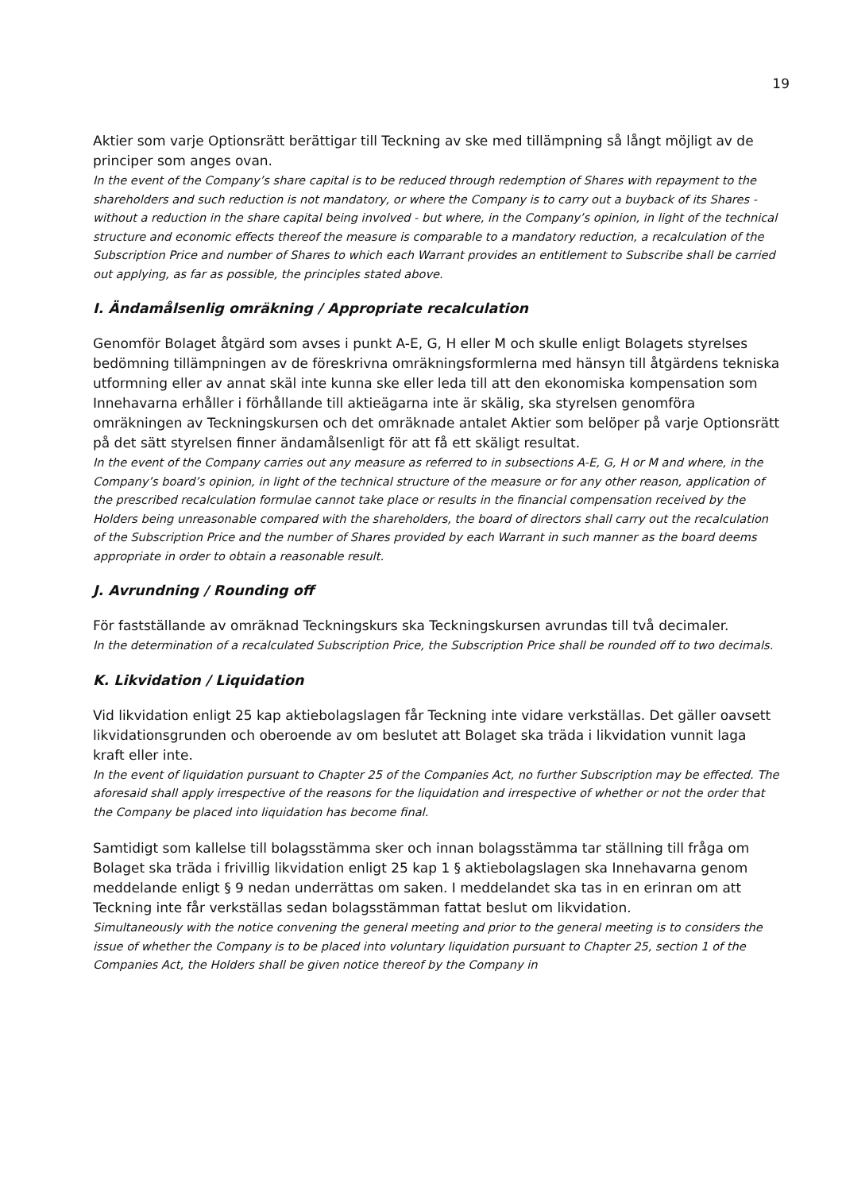19
Aktier som varje Optionsrätt berättigar till Teckning av ske med tillämpning så långt möjligt av de principer som anges ovan.
In the event of the Company’s share capital is to be reduced through redemption of Shares with repayment to the shareholders and such reduction is not mandatory, or where the Company is to carry out a buyback of its Shares - without a reduction in the share capital being involved - but where, in the Company’s opinion, in light of the technical structure and economic effects thereof the measure is comparable to a mandatory reduction, a recalculation of the Subscription Price and number of Shares to which each Warrant provides an entitlement to Subscribe shall be carried out applying, as far as possible, the principles stated above.
I. Ändamålsenlig omräkning / Appropriate recalculation
Genomför Bolaget åtgärd som avses i punkt A-E, G, H eller M och skulle enligt Bolagets styrelses bedömning tillämpningen av de föreskrivna omräkningsformlerna med hänsyn till åtgärdens tekniska utformning eller av annat skäl inte kunna ske eller leda till att den ekonomiska kompensation som Innehavarna erhåller i förhållande till aktieägarna inte är skälig, ska styrelsen genomföra omräkningen av Teckningskursen och det omräknade antalet Aktier som belöper på varje Optionsrätt på det sätt styrelsen finner ändamålsenligt för att få ett skäligt resultat.
In the event of the Company carries out any measure as referred to in subsections A-E, G, H or M and where, in the Company’s board’s opinion, in light of the technical structure of the measure or for any other reason, application of the prescribed recalculation formulae cannot take place or results in the financial compensation received by the Holders being unreasonable compared with the shareholders, the board of directors shall carry out the recalculation of the Subscription Price and the number of Shares provided by each Warrant in such manner as the board deems appropriate in order to obtain a reasonable result.
J. Avrundning / Rounding off
För fastställande av omräknad Teckningskurs ska Teckningskursen avrundas till två decimaler.
In the determination of a recalculated Subscription Price, the Subscription Price shall be rounded off to two decimals.
K. Likvidation / Liquidation
Vid likvidation enligt 25 kap aktiebolagslagen får Teckning inte vidare verkställas. Det gäller oavsett likvidationsgrunden och oberoende av om beslutet att Bolaget ska träda i likvidation vunnit laga kraft eller inte.
In the event of liquidation pursuant to Chapter 25 of the Companies Act, no further Subscription may be effected. The aforesaid shall apply irrespective of the reasons for the liquidation and irrespective of whether or not the order that the Company be placed into liquidation has become final.
Samtidigt som kallelse till bolagsstämma sker och innan bolagsstämma tar ställning till fråga om Bolaget ska träda i frivillig likvidation enligt 25 kap 1 § aktiebolagslagen ska Innehavarna genom meddelande enligt § 9 nedan underrättas om saken. I meddelandet ska tas in en erinran om att Teckning inte får verkställas sedan bolagsstämman fattat beslut om likvidation.
Simultaneously with the notice convening the general meeting and prior to the general meeting is to considers the issue of whether the Company is to be placed into voluntary liquidation pursuant to Chapter 25, section 1 of the Companies Act, the Holders shall be given notice thereof by the Company in